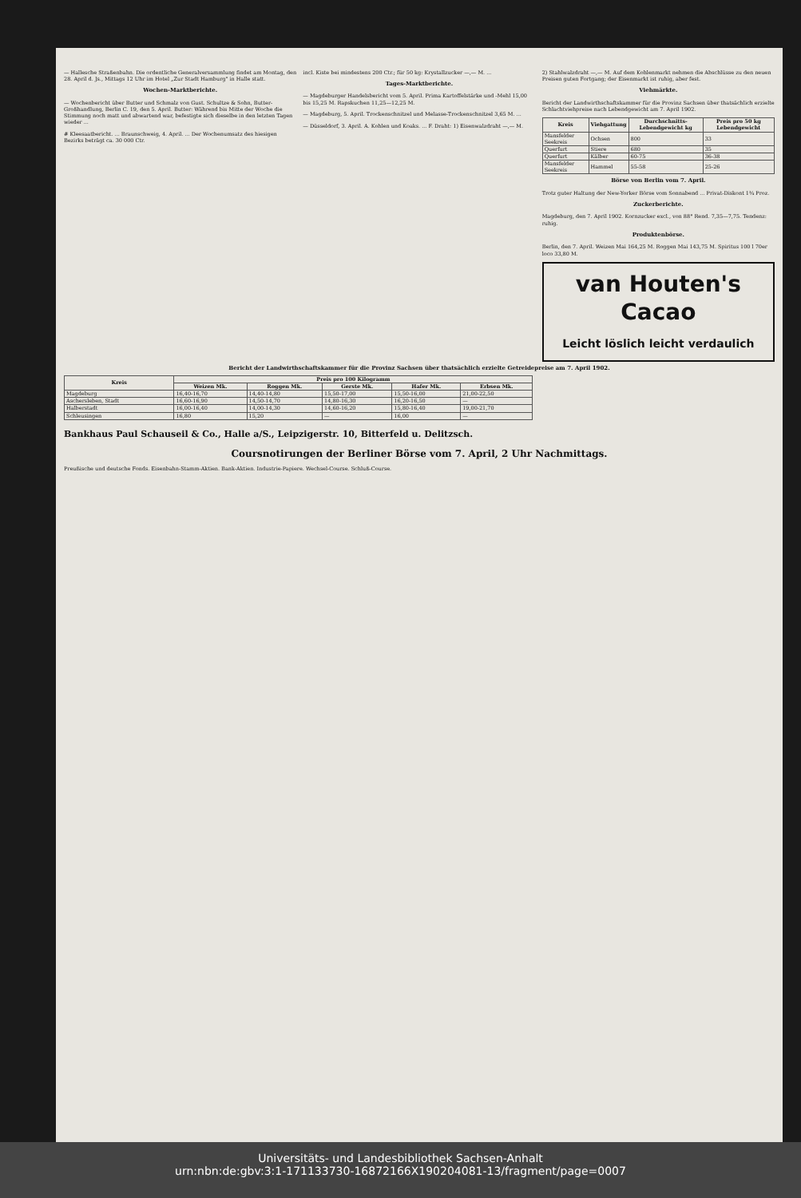— Hallesche Straßenbahn. Die ordentliche Generalversammlung findet am Montag, den 28. April d. Js., Mittags 12 Uhr im Hotel „Zur Stadt Hamburg" in Halle statt.
Wochen-Marktberichte.
— Wochenbericht über Butter und Schmalz von Gust. Schultze & Sohn, Butter-Großhandlung, Berlin C. 19, den 5. April. Butter: Während bis Mitte der Woche die Stimmung noch matt und abwartend war, befestigte sich dieselbe in den letzten Tagen wieder ...
# Kleesaatbericht. ... Braunschweig, 4. April. ... Der Wochenumsatz des hiesigen Bezirks beträgt ca. 30 000 Ctr.
incl. Kiste bei mindestens 200 Ctr.; für 50 kg: Krystallzucker —,— M. ...
Tages-Marktberichte.
— Magdeburger Handelsbericht vom 5. April. Prima Kartoffelstärke und -Mehl 15,00 bis 15,25 M. Rapskuchen 11,25—12,25 M.
— Magdeburg, 5. April. Trockenschnitzel und Melasse-Trockenschnitzel 3,65 M. ...
— Düsseldorf, 3. April. A. Kohlen und Koaks. ... F. Draht: 1) Eisenwalzdraht —,— M.
2) Stahlwalzdraht —,— M. Auf dem Kohlenmarkt nehmen die Abschlüsse zu den neuen Preisen guten Fortgang; der Eisenmarkt ist ruhig, aber fest.
Viehmärkte.
Bericht der Landwirthschaftskammer für die Provinz Sachsen über thatsächlich erzielte Schlachtviehpreise nach Lebendgewicht am 7. April 1902.
| Kreis | Viehgattung | Durchschnitts-Lebendgewicht kg | Preis pro 50 kg Lebendgewicht |
| --- | --- | --- | --- |
| Mansfelder Seekreis | Ochsen | 800 | 33 |
| Querfurt | Stiere | 680 | 35 |
| Querfurt | Kälber | 60-75 | 36-38 |
| Mansfelder Seekreis | Hammel | 55-58 | 25-26 |
Börse von Berlin vom 7. April.
Trotz guter Haltung der New-Yorker Börse vom Sonnabend ... Privat-Diskont 1¾ Proz.
Zuckerberichte.
Magdeburg, den 7. April 1902. Kornzucker excl., von 88° Rend. 7,35—7,75. Tendenz: ruhig.
Produktenbörse.
Berlin, den 7. April. Weizen Mai 164,25 M. Roggen Mai 143,75 M. Spiritus 100 l 70er loco 33,80 M.
van Houten's
Cacao
Leicht löslich leicht verdaulich
Bericht der Landwirthschaftskammer für die Provinz Sachsen über thatsächlich erzielte Getreidepreise am 7. April 1902.
| Kreis | Preis pro 100 Kilogramm | | | | |
| --- | --- | --- | --- | --- | --- |
| | Weizen Mk. | Roggen Mk. | Gerste Mk. | Hafer Mk. | Erbsen Mk. |
| Magdeburg | 16,40-16,70 | 14,40-14,80 | 15,50-17,00 | 15,50-16,00 | 21,00-22,50 |
| Aschersleben, Stadt | 16,60-16,90 | 14,50-14,70 | 14,80-16,30 | 16,20-16,50 | — |
| Halberstadt | 16,00-16,40 | 14,00-14,30 | 14,60-16,20 | 15,80-16,40 | 19,00-21,70 |
| Schleusingen | 16,80 | 15,20 | — | 16,00 | — |
Bankhaus Paul Schauseil & Co., Halle a/S., Leipzigerstr. 10, Bitterfeld u. Delitzsch.
Coursnotirungen der Berliner Börse vom 7. April, 2 Uhr Nachmittags.
Preußische und deutsche Fonds. Eisenbahn-Stamm-Aktien. Bank-Aktien. Industrie-Papiere. Wechsel-Course. Schluß-Course.
Universitäts- und Landesbibliothek Sachsen-Anhalt
urn:nbn:de:gbv:3:1-171133730-16872166X190204081-13/fragment/page=0007